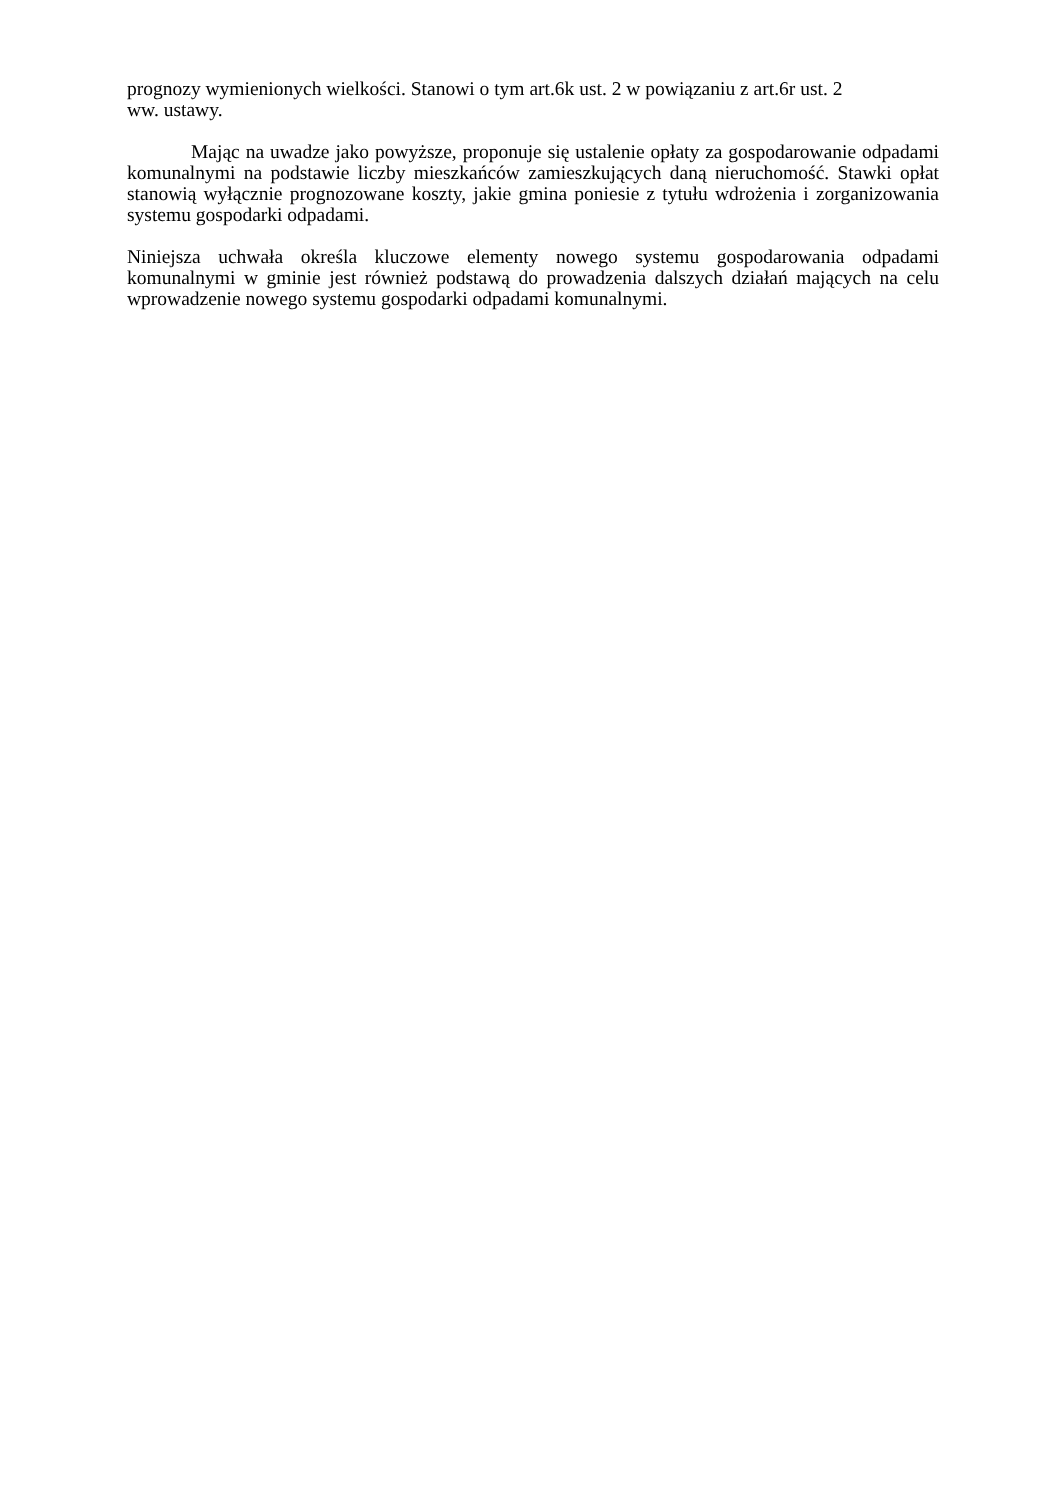prognozy wymienionych wielkości. Stanowi o tym art.6k ust. 2 w powiązaniu z art.6r ust. 2
ww. ustawy.
Mając na uwadze jako powyższe, proponuje się ustalenie opłaty za gospodarowanie odpadami komunalnymi na podstawie liczby mieszkańców zamieszkujących daną nieruchomość. Stawki opłat stanowią wyłącznie prognozowane koszty, jakie gmina poniesie z tytułu wdrożenia i zorganizowania systemu gospodarki odpadami.
Niniejsza uchwała określa kluczowe elementy nowego systemu gospodarowania odpadami komunalnymi w gminie jest również podstawą do prowadzenia dalszych działań mających na celu wprowadzenie nowego systemu gospodarki odpadami komunalnymi.